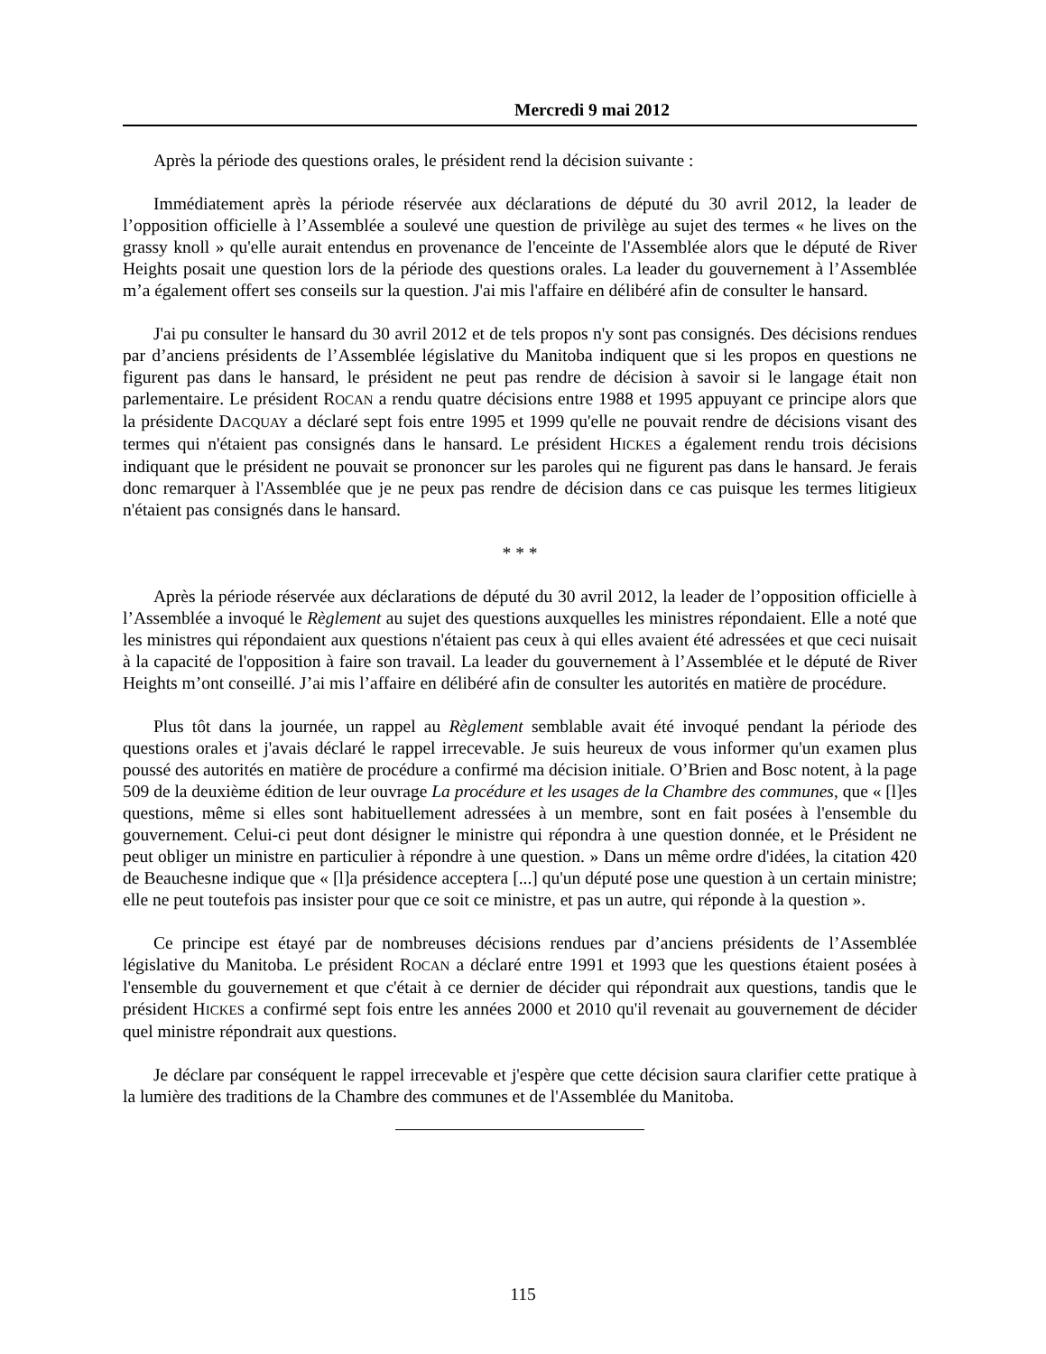Mercredi 9 mai 2012
Après la période des questions orales, le président rend la décision suivante :
Immédiatement après la période réservée aux déclarations de député du 30 avril 2012, la leader de l’opposition officielle à l’Assemblée a soulevé une question de privilège au sujet des termes « he lives on the grassy knoll » qu'elle aurait entendus en provenance de l'enceinte de l'Assemblée alors que le député de River Heights posait une question lors de la période des questions orales. La leader du gouvernement à l’Assemblée m’a également offert ses conseils sur la question. J'ai mis l'affaire en délibéré afin de consulter le hansard.
J'ai pu consulter le hansard du 30 avril 2012 et de tels propos n'y sont pas consignés. Des décisions rendues par d’anciens présidents de l’Assemblée législative du Manitoba indiquent que si les propos en questions ne figurent pas dans le hansard, le président ne peut pas rendre de décision à savoir si le langage était non parlementaire. Le président ROCAN a rendu quatre décisions entre 1988 et 1995 appuyant ce principe alors que la présidente DACQUAY a déclaré sept fois entre 1995 et 1999 qu'elle ne pouvait rendre de décisions visant des termes qui n'étaient pas consignés dans le hansard. Le président HICKES a également rendu trois décisions indiquant que le président ne pouvait se prononcer sur les paroles qui ne figurent pas dans le hansard. Je ferais donc remarquer à l'Assemblée que je ne peux pas rendre de décision dans ce cas puisque les termes litigieux n'étaient pas consignés dans le hansard.
* * *
Après la période réservée aux déclarations de député du 30 avril 2012, la leader de l’opposition officielle à l’Assemblée a invoqué le Règlement au sujet des questions auxquelles les ministres répondaient. Elle a noté que les ministres qui répondaient aux questions n'étaient pas ceux à qui elles avaient été adressées et que ceci nuisait à la capacité de l'opposition à faire son travail. La leader du gouvernement à l’Assemblée et le député de River Heights m’ont conseillé. J’ai mis l’affaire en délibéré afin de consulter les autorités en matière de procédure.
Plus tôt dans la journée, un rappel au Règlement semblable avait été invoqué pendant la période des questions orales et j'avais déclaré le rappel irrecevable. Je suis heureux de vous informer qu'un examen plus poussé des autorités en matière de procédure a confirmé ma décision initiale. O’Brien and Bosc notent, à la page 509 de la deuxième édition de leur ouvrage La procédure et les usages de la Chambre des communes, que « [l]es questions, même si elles sont habituellement adressées à un membre, sont en fait posées à l'ensemble du gouvernement. Celui-ci peut dont désigner le ministre qui répondra à une question donnée, et le Président ne peut obliger un ministre en particulier à répondre à une question. » Dans un même ordre d'idées, la citation 420 de Beauchesne indique que « [l]a présidence acceptera [...] qu'un député pose une question à un certain ministre; elle ne peut toutefois pas insister pour que ce soit ce ministre, et pas un autre, qui réponde à la question ».
Ce principe est étayé par de nombreuses décisions rendues par d’anciens présidents de l’Assemblée législative du Manitoba. Le président ROCAN a déclaré entre 1991 et 1993 que les questions étaient posées à l'ensemble du gouvernement et que c'était à ce dernier de décider qui répondrait aux questions, tandis que le président HICKES a confirmé sept fois entre les années 2000 et 2010 qu'il revenait au gouvernement de décider quel ministre répondrait aux questions.
Je déclare par conséquent le rappel irrecevable et j'espère que cette décision saura clarifier cette pratique à la lumière des traditions de la Chambre des communes et de l'Assemblée du Manitoba.
115